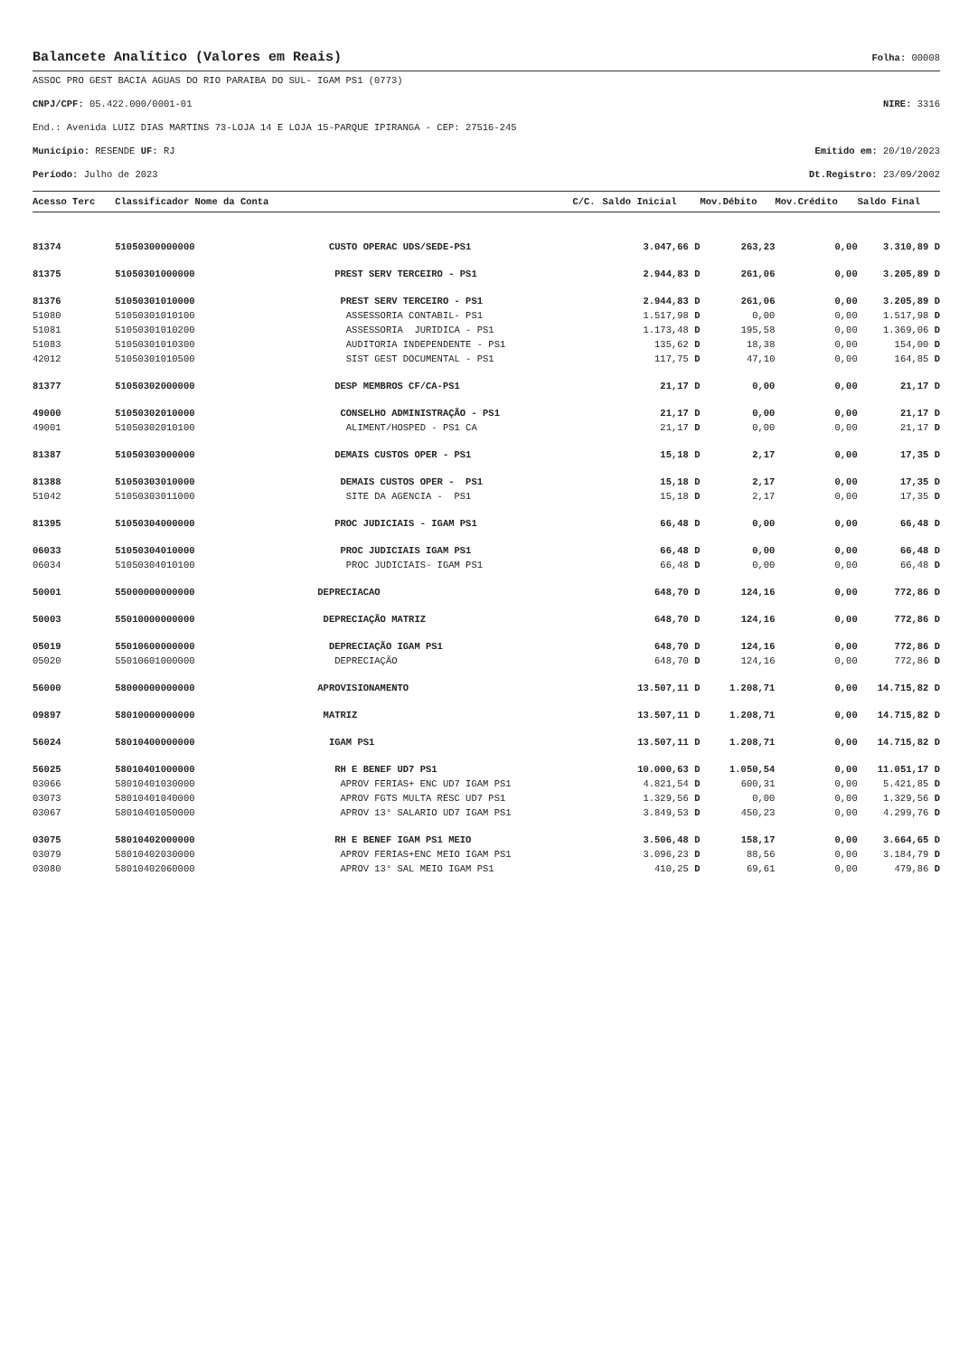Balancete Analítico (Valores em Reais)
Folha: 00008
ASSOC PRO GEST BACIA AGUAS DO RIO PARAIBA DO SUL- IGAM PS1 (0773)
CNPJ/CPF: 05.422.000/0001-01 NIRE: 3316
End.: Avenida LUIZ DIAS MARTINS 73-LOJA 14 E LOJA 15-PARQUE IPIRANGA - CEP: 27516-245
Município: RESENDE UF: RJ Emitido em: 20/10/2023
Período: Julho de 2023 Dt.Registro: 23/09/2002
| Acesso Terc | Classificador Nome da Conta | | C/C. | Saldo Inicial | Mov.Débito | Mov.Crédito | Saldo Final |
| --- | --- | --- | --- | --- | --- | --- | --- |
| 81374 | 51050300000000 | CUSTO OPERAC UDS/SEDE-PS1 | | 3.047,66 D | 263,23 | 0,00 | 3.310,89 D |
| 81375 | 51050301000000 | PREST SERV TERCEIRO - PS1 | | 2.944,83 D | 261,06 | 0,00 | 3.205,89 D |
| 81376 | 51050301010000 | PREST SERV TERCEIRO - PS1 | | 2.944,83 D | 261,06 | 0,00 | 3.205,89 D |
| 51080 | 51050301010100 | ASSESSORIA CONTABIL- PS1 | | 1.517,98 D | 0,00 | 0,00 | 1.517,98 D |
| 51081 | 51050301010200 | ASSESSORIA JURIDICA - PS1 | | 1.173,48 D | 195,58 | 0,00 | 1.369,06 D |
| 51083 | 51050301010300 | AUDITORIA INDEPENDENTE - PS1 | | 135,62 D | 18,38 | 0,00 | 154,00 D |
| 42012 | 51050301010500 | SIST GEST DOCUMENTAL - PS1 | | 117,75 D | 47,10 | 0,00 | 164,85 D |
| 81377 | 51050302000000 | DESP MEMBROS CF/CA-PS1 | | 21,17 D | 0,00 | 0,00 | 21,17 D |
| 49000 | 51050302010000 | CONSELHO ADMINISTRAÇÃO - PS1 | | 21,17 D | 0,00 | 0,00 | 21,17 D |
| 49001 | 51050302010100 | ALIMENT/HOSPED - PS1 CA | | 21,17 D | 0,00 | 0,00 | 21,17 D |
| 81387 | 51050303000000 | DEMAIS CUSTOS OPER - PS1 | | 15,18 D | 2,17 | 0,00 | 17,35 D |
| 81388 | 51050303010000 | DEMAIS CUSTOS OPER - PS1 | | 15,18 D | 2,17 | 0,00 | 17,35 D |
| 51042 | 51050303011000 | SITE DA AGENCIA - PS1 | | 15,18 D | 2,17 | 0,00 | 17,35 D |
| 81395 | 51050304000000 | PROC JUDICIAIS - IGAM PS1 | | 66,48 D | 0,00 | 0,00 | 66,48 D |
| 06033 | 51050304010000 | PROC JUDICIAIS IGAM PS1 | | 66,48 D | 0,00 | 0,00 | 66,48 D |
| 06034 | 51050304010100 | PROC JUDICIAIS- IGAM PS1 | | 66,48 D | 0,00 | 0,00 | 66,48 D |
| 50001 | 55000000000000 | DEPRECIACAO | | 648,70 D | 124,16 | 0,00 | 772,86 D |
| 50003 | 55010000000000 | DEPRECIAÇÃO MATRIZ | | 648,70 D | 124,16 | 0,00 | 772,86 D |
| 05019 | 55010600000000 | DEPRECIAÇÃO IGAM PS1 | | 648,70 D | 124,16 | 0,00 | 772,86 D |
| 05020 | 55010601000000 | DEPRECIAÇÃO | | 648,70 D | 124,16 | 0,00 | 772,86 D |
| 56000 | 58000000000000 | APROVISIONAMENTO | | 13.507,11 D | 1.208,71 | 0,00 | 14.715,82 D |
| 09897 | 58010000000000 | MATRIZ | | 13.507,11 D | 1.208,71 | 0,00 | 14.715,82 D |
| 56024 | 58010400000000 | IGAM PS1 | | 13.507,11 D | 1.208,71 | 0,00 | 14.715,82 D |
| 56025 | 58010401000000 | RH E BENEF UD7 PS1 | | 10.000,63 D | 1.050,54 | 0,00 | 11.051,17 D |
| 03066 | 58010401030000 | APROV FERIAS+ ENC UD7 IGAM PS1 | | 4.821,54 D | 600,31 | 0,00 | 5.421,85 D |
| 03073 | 58010401040000 | APROV FGTS MULTA RESC UD7 PS1 | | 1.329,56 D | 0,00 | 0,00 | 1.329,56 D |
| 03067 | 58010401050000 | APROV 13° SALARIO UD7 IGAM PS1 | | 3.849,53 D | 450,23 | 0,00 | 4.299,76 D |
| 03075 | 58010402000000 | RH E BENEF IGAM PS1 MEIO | | 3.506,48 D | 158,17 | 0,00 | 3.664,65 D |
| 03079 | 58010402030000 | APROV FERIAS+ENC MEIO IGAM PS1 | | 3.096,23 D | 88,56 | 0,00 | 3.184,79 D |
| 03080 | 58010402060000 | APROV 13° SAL MEIO IGAM PS1 | | 410,25 D | 69,61 | 0,00 | 479,86 D |